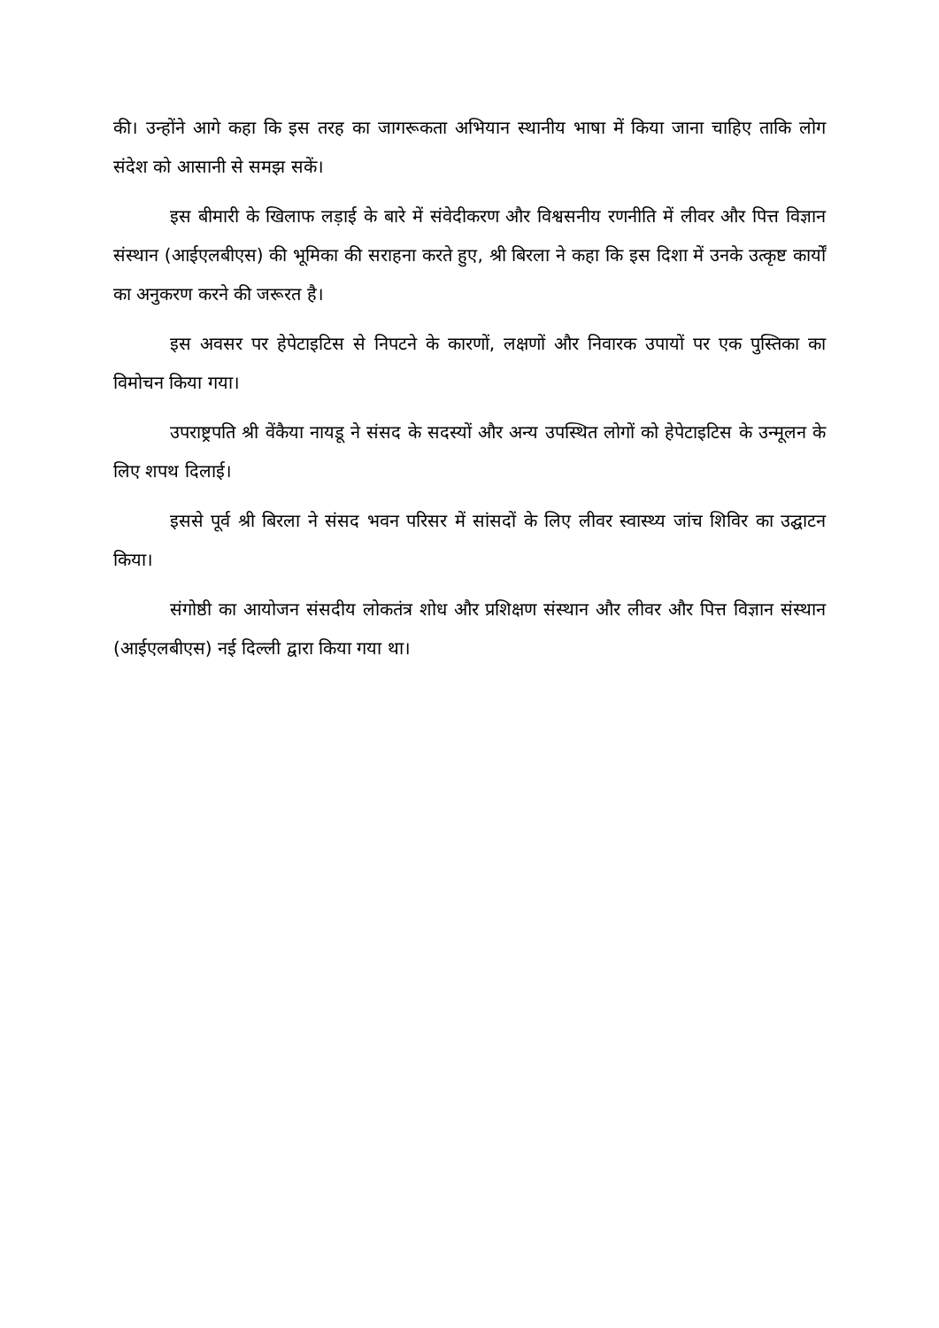की। उन्होंने आगे कहा कि इस तरह का जागरूकता अभियान स्थानीय भाषा में किया जाना चाहिए ताकि लोग संदेश को आसानी से समझ सकें।
इस बीमारी के खिलाफ लड़ाई के बारे में संवेदीकरण और विश्वसनीय रणनीति में लीवर और पित्त विज्ञान संस्थान (आईएलबीएस) की भूमिका की सराहना करते हुए, श्री बिरला ने कहा कि इस दिशा में उनके उत्कृष्ट कार्यों का अनुकरण करने की जरूरत है।
इस अवसर पर हेपेटाइटिस से निपटने के कारणों, लक्षणों और निवारक उपायों पर एक पुस्तिका का विमोचन किया गया।
उपराष्ट्रपति श्री वेंकैया नायडू ने संसद के सदस्यों और अन्य उपस्थित लोगों को हेपेटाइटिस के उन्मूलन के लिए शपथ दिलाई।
इससे पूर्व श्री बिरला ने संसद भवन परिसर में सांसदों के लिए लीवर स्वास्थ्य जांच शिविर का उद्घाटन किया।
संगोष्ठी का आयोजन संसदीय लोकतंत्र शोध और प्रशिक्षण संस्थान और लीवर और पित्त विज्ञान संस्थान (आईएलबीएस) नई दिल्ली द्वारा किया गया था।